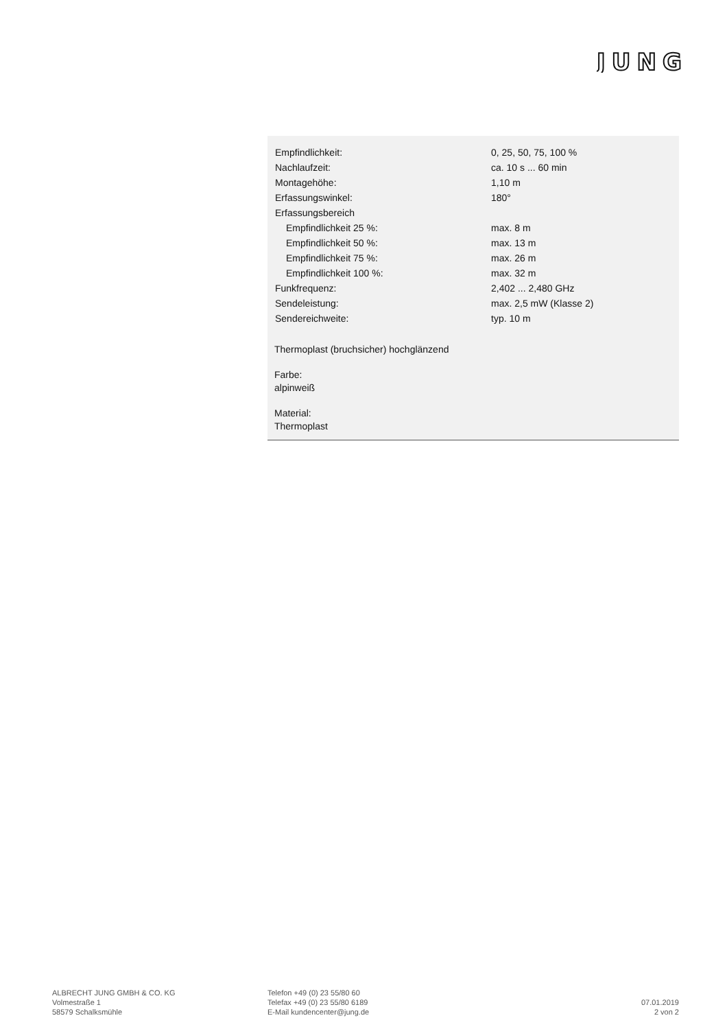JUNG
| Empfindlichkeit: | 0, 25, 50, 75, 100 % |
| Nachlaufzeit: | ca. 10 s ... 60 min |
| Montagehöhe: | 1,10 m |
| Erfassungswinkel: | 180° |
| Erfassungsbereich | |
| Empfindlichkeit 25 %: | max. 8 m |
| Empfindlichkeit 50 %: | max. 13 m |
| Empfindlichkeit 75 %: | max. 26 m |
| Empfindlichkeit 100 %: | max. 32 m |
| Funkfrequenz: | 2,402 ... 2,480 GHz |
| Sendeleistung: | max. 2,5 mW (Klasse 2) |
| Sendereichweite: | typ. 10 m |
Thermoplast (bruchsicher) hochglänzend
Farbe:
alpinweiß
Material:
Thermoplast
ALBRECHT JUNG GMBH & CO. KG
Volmestraße 1
58579 Schalksmühle
Telefon +49 (0) 23 55/80 60
Telefax +49 (0) 23 55/80 6189
E-Mail kundencenter@jung.de
07.01.2019
2 von 2